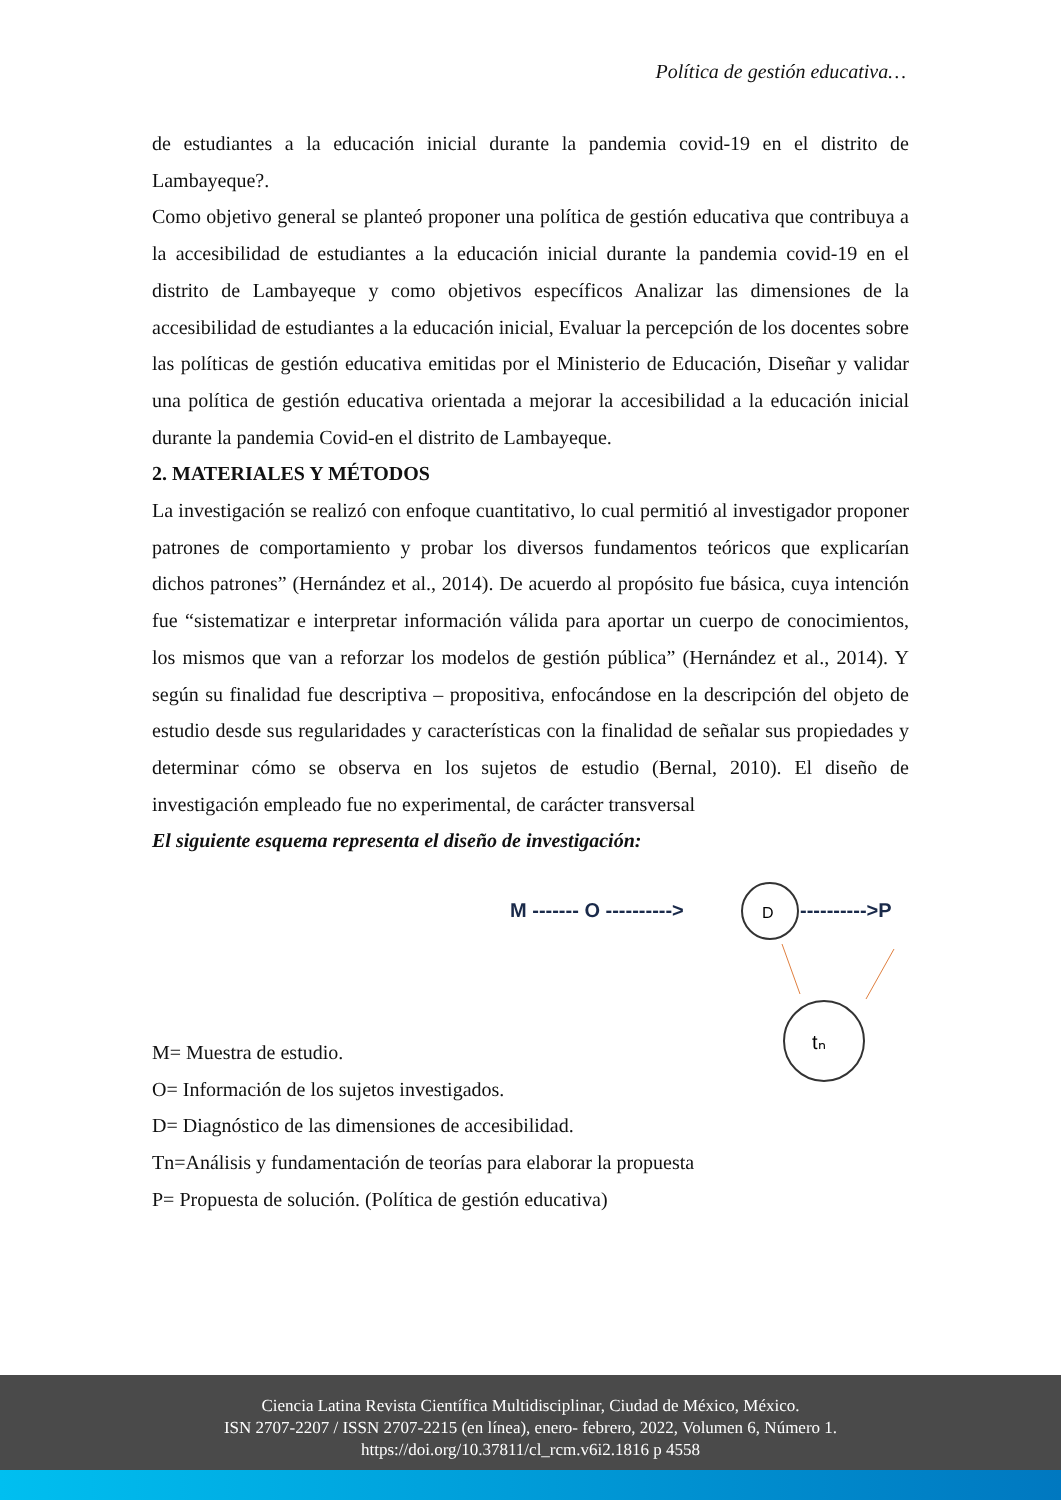Política de gestión educativa…
de estudiantes a la educación inicial durante la pandemia covid-19 en el distrito de Lambayeque?.
Como objetivo general se planteó proponer una política de gestión educativa que contribuya a la accesibilidad de estudiantes a la educación inicial durante la pandemia covid-19 en el distrito de Lambayeque y como objetivos específicos Analizar las dimensiones de la accesibilidad de estudiantes a la educación inicial, Evaluar la percepción de los docentes sobre las políticas de gestión educativa emitidas por el Ministerio de Educación, Diseñar y validar una política de gestión educativa orientada a mejorar la accesibilidad a la educación inicial durante la pandemia Covid-en el distrito de Lambayeque.
2. MATERIALES Y MÉTODOS
La investigación se realizó con enfoque cuantitativo, lo cual permitió al investigador proponer patrones de comportamiento y probar los diversos fundamentos teóricos que explicarían dichos patrones” (Hernández et al., 2014). De acuerdo al propósito fue básica, cuya intención fue “sistematizar e interpretar información válida para aportar un cuerpo de conocimientos, los mismos que van a reforzar los modelos de gestión pública” (Hernández et al., 2014). Y según su finalidad fue descriptiva – propositiva, enfocándose en la descripción del objeto de estudio desde sus regularidades y características con la finalidad de señalar sus propiedades y determinar cómo se observa en los sujetos de estudio (Bernal, 2010). El diseño de investigación empleado fue no experimental, de carácter transversal
El siguiente esquema representa el diseño de investigación:
M ------- O ---------->
D
---------->P
tₙ
M= Muestra de estudio.
O= Información de los sujetos investigados.
D= Diagnóstico de las dimensiones de accesibilidad.
Tn=Análisis y fundamentación de teorías para elaborar la propuesta
P= Propuesta de solución. (Política de gestión educativa)
Ciencia Latina Revista Científica Multidisciplinar, Ciudad de México, México.
ISN 2707-2207 / ISSN 2707-2215 (en línea), enero- febrero, 2022, Volumen 6, Número 1.
https://doi.org/10.37811/cl_rcm.v6i2.1816 p 4558